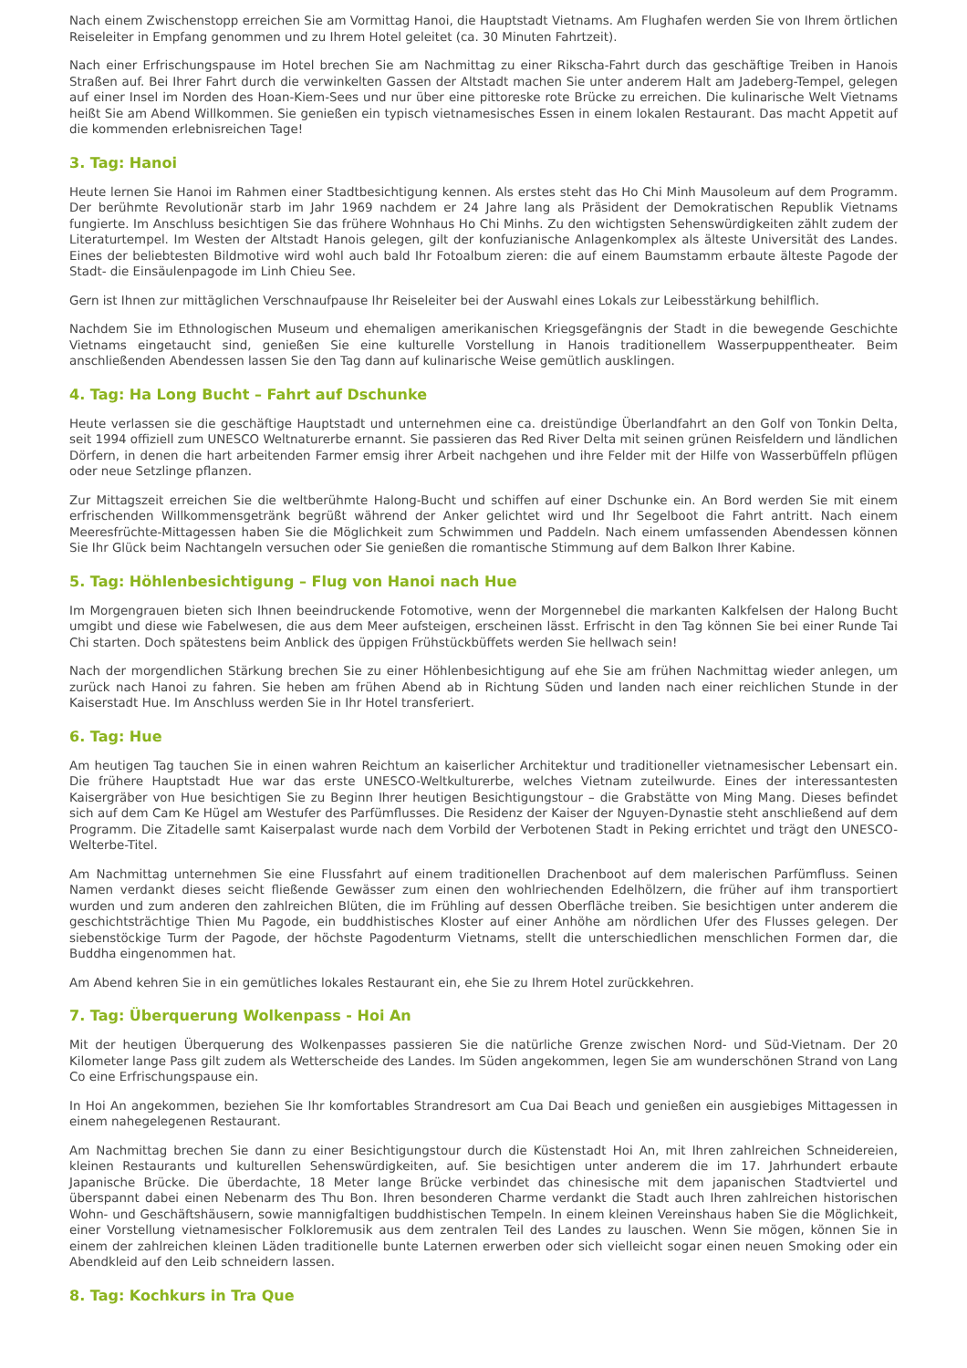Nach einem Zwischenstopp erreichen Sie am Vormittag Hanoi, die Hauptstadt Vietnams. Am Flughafen werden Sie von Ihrem örtlichen Reiseleiter in Empfang genommen und zu Ihrem Hotel geleitet (ca. 30 Minuten Fahrtzeit).
Nach einer Erfrischungspause im Hotel brechen Sie am Nachmittag zu einer Rikscha-Fahrt durch das geschäftige Treiben in Hanois Straßen auf. Bei Ihrer Fahrt durch die verwinkelten Gassen der Altstadt machen Sie unter anderem Halt am Jadeberg-Tempel, gelegen auf einer Insel im Norden des Hoan-Kiem-Sees und nur über eine pittoreske rote Brücke zu erreichen. Die kulinarische Welt Vietnams heißt Sie am Abend Willkommen. Sie genießen ein typisch vietnamesisches Essen in einem lokalen Restaurant. Das macht Appetit auf die kommenden erlebnisreichen Tage!
3. Tag: Hanoi
Heute lernen Sie Hanoi im Rahmen einer Stadtbesichtigung kennen. Als erstes steht das Ho Chi Minh Mausoleum auf dem Programm. Der berühmte Revolutionär starb im Jahr 1969 nachdem er 24 Jahre lang als Präsident der Demokratischen Republik Vietnams fungierte. Im Anschluss besichtigen Sie das frühere Wohnhaus Ho Chi Minhs. Zu den wichtigsten Sehenswürdigkeiten zählt zudem der Literaturtempel. Im Westen der Altstadt Hanois gelegen, gilt der konfuzianische Anlagenkomplex als älteste Universität des Landes. Eines der beliebtesten Bildmotive wird wohl auch bald Ihr Fotoalbum zieren: die auf einem Baumstamm erbaute älteste Pagode der Stadt- die Einsäulenpagode im Linh Chieu See.
Gern ist Ihnen zur mittäglichen Verschnaufpause Ihr Reiseleiter bei der Auswahl eines Lokals zur Leibesstärkung behilflich.
Nachdem Sie im Ethnologischen Museum und ehemaligen amerikanischen Kriegsgefängnis der Stadt in die bewegende Geschichte Vietnams eingetaucht sind, genießen Sie eine kulturelle Vorstellung in Hanois traditionellem Wasserpuppentheater. Beim anschließenden Abendessen lassen Sie den Tag dann auf kulinarische Weise gemütlich ausklingen.
4. Tag: Ha Long Bucht – Fahrt auf Dschunke
Heute verlassen sie die geschäftige Hauptstadt und unternehmen eine ca. dreistündige Überlandfahrt an den Golf von Tonkin Delta, seit 1994 offiziell zum UNESCO Weltnaturerbe ernannt. Sie passieren das Red River Delta mit seinen grünen Reisfeldern und ländlichen Dörfern, in denen die hart arbeitenden Farmer emsig ihrer Arbeit nachgehen und ihre Felder mit der Hilfe von Wasserbüffeln pflügen oder neue Setzlinge pflanzen.
Zur Mittagszeit erreichen Sie die weltberühmte Halong-Bucht und schiffen auf einer Dschunke ein. An Bord werden Sie mit einem erfrischenden Willkommensgetränk begrüßt während der Anker gelichtet wird und Ihr Segelboot die Fahrt antritt. Nach einem Meeresfrüchte-Mittagessen haben Sie die Möglichkeit zum Schwimmen und Paddeln. Nach einem umfassenden Abendessen können Sie Ihr Glück beim Nachtangeln versuchen oder Sie genießen die romantische Stimmung auf dem Balkon Ihrer Kabine.
5. Tag: Höhlenbesichtigung – Flug von Hanoi nach Hue
Im Morgengrauen bieten sich Ihnen beeindruckende Fotomotive, wenn der Morgennebel die markanten Kalkfelsen der Halong Bucht umgibt und diese wie Fabelwesen, die aus dem Meer aufsteigen, erscheinen lässt. Erfrischt in den Tag können Sie bei einer Runde Tai Chi starten. Doch spätestens beim Anblick des üppigen Frühstückbüffets werden Sie hellwach sein!
Nach der morgendlichen Stärkung brechen Sie zu einer Höhlenbesichtigung auf ehe Sie am frühen Nachmittag wieder anlegen, um zurück nach Hanoi zu fahren. Sie heben am frühen Abend ab in Richtung Süden und landen nach einer reichlichen Stunde in der Kaiserstadt Hue. Im Anschluss werden Sie in Ihr Hotel transferiert.
6. Tag: Hue
Am heutigen Tag tauchen Sie in einen wahren Reichtum an kaiserlicher Architektur und traditioneller vietnamesischer Lebensart ein. Die frühere Hauptstadt Hue war das erste UNESCO-Weltkulturerbe, welches Vietnam zuteilwurde. Eines der interessantesten Kaisergräber von Hue besichtigen Sie zu Beginn Ihrer heutigen Besichtigungstour – die Grabstätte von Ming Mang. Dieses befindet sich auf dem Cam Ke Hügel am Westufer des Parfümflusses. Die Residenz der Kaiser der Nguyen-Dynastie steht anschließend auf dem Programm. Die Zitadelle samt Kaiserpalast wurde nach dem Vorbild der Verbotenen Stadt in Peking errichtet und trägt den UNESCO-Welterbe-Titel.
Am Nachmittag unternehmen Sie eine Flussfahrt auf einem traditionellen Drachenboot auf dem malerischen Parfümfluss. Seinen Namen verdankt dieses seicht fließende Gewässer zum einen den wohlriechenden Edelhölzern, die früher auf ihm transportiert wurden und zum anderen den zahlreichen Blüten, die im Frühling auf dessen Oberfläche treiben. Sie besichtigen unter anderem die geschichtsträchtige Thien Mu Pagode, ein buddhistisches Kloster auf einer Anhöhe am nördlichen Ufer des Flusses gelegen. Der siebenstöckige Turm der Pagode, der höchste Pagodenturm Vietnams, stellt die unterschiedlichen menschlichen Formen dar, die Buddha eingenommen hat.
Am Abend kehren Sie in ein gemütliches lokales Restaurant ein, ehe Sie zu Ihrem Hotel zurückkehren.
7. Tag: Überquerung Wolkenpass - Hoi An
Mit der heutigen Überquerung des Wolkenpasses passieren Sie die natürliche Grenze zwischen Nord- und Süd-Vietnam. Der 20 Kilometer lange Pass gilt zudem als Wetterscheide des Landes. Im Süden angekommen, legen Sie am wunderschönen Strand von Lang Co eine Erfrischungspause ein.
In Hoi An angekommen, beziehen Sie Ihr komfortables Strandresort am Cua Dai Beach und genießen ein ausgiebiges Mittagessen in einem nahegelegenen Restaurant.
Am Nachmittag brechen Sie dann zu einer Besichtigungstour durch die Küstenstadt Hoi An, mit Ihren zahlreichen Schneidereien, kleinen Restaurants und kulturellen Sehenswürdigkeiten, auf. Sie besichtigen unter anderem die im 17. Jahrhundert erbaute Japanische Brücke. Die überdachte, 18 Meter lange Brücke verbindet das chinesische mit dem japanischen Stadtviertel und überspannt dabei einen Nebenarm des Thu Bon. Ihren besonderen Charme verdankt die Stadt auch Ihren zahlreichen historischen Wohn- und Geschäftshäusern, sowie mannigfaltigen buddhistischen Tempeln. In einem kleinen Vereinshaus haben Sie die Möglichkeit, einer Vorstellung vietnamesischer Folkloremusik aus dem zentralen Teil des Landes zu lauschen. Wenn Sie mögen, können Sie in einem der zahlreichen kleinen Läden traditionelle bunte Laternen erwerben oder sich vielleicht sogar einen neuen Smoking oder ein Abendkleid auf den Leib schneidern lassen.
8. Tag: Kochkurs in Tra Que